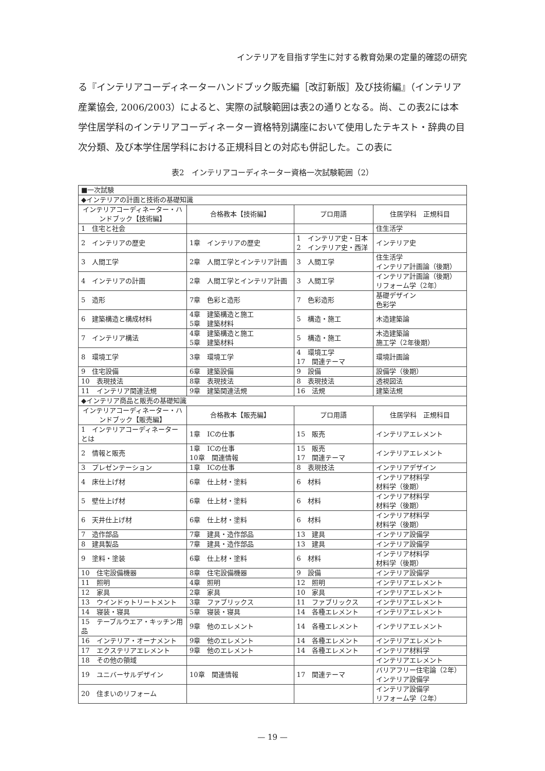インテリアを目指す学生に対する教育効果の定量的確認の研究
る『インテリアコーディネーターハンドブック販売編［改訂新版］及び技術編』（インテリア産業協会, 2006/2003）によると、実際の試験範囲は表2の通りとなる。尚、この表2には本学住居学科のインテリアコーディネーター資格特別講座において使用したテキスト・辞典の目次分類、及び本学住居学科における正規科目との対応も併記した。この表に
表2　インテリアコーディネーター資格一次試験範囲（2）
| ■一次試験 | | | |
| ◆インテリアの計画と技術の基礎知識 | | | |
| インテリアコーディネーター・ハンドブック【技術編】 | 合格教本【技術編】 | プロ用語 | 住居学科 正規科目 |
| 1 住宅と社会 | | | 住生活学 |
| 2 インテリアの歴史 | 1章 インテリアの歴史 | 1 インテリア史・日本 2 インテリア史・西洋 | インテリア史 |
| 3 人間工学 | 2章 人間工学とインテリア計画 | 3 人間工学 | 住生活学 インテリア計画論（後期） |
| 4 インテリアの計画 | 2章 人間工学とインテリア計画 | 3 人間工学 | インテリア計画論（後期） リフォーム学（2年） |
| 5 造形 | 7章 色彩と造形 | 7 色彩造形 | 基礎デザイン 色彩学 |
| 6 建築構造と構成材料 | 4章 建築構造と施工 5章 建築材料 | 5 構造・施工 | 木造建築論 |
| 7 インテリア構法 | 4章 建築構造と施工 5章 建築材料 | 5 構造・施工 | 木造建築論 施工学（2年後期） |
| 8 環境工学 | 3章 環境工学 | 4 環境工学 17 関連テーマ | 環境計画論 |
| 9 住宅設備 | 6章 建築設備 | 9 設備 | 設備学（後期） |
| 10 表現技法 | 8章 表現技法 | 8 表現技法 | 透視図法 |
| 11 インテリア関連法規 | 9章 建築関連法規 | 16 法規 | 建築法規 |
| ◆インテリア商品と販売の基礎知識 | | | |
| インテリアコーディネーター・ハンドブック【販売編】 | 合格教本【販売編】 | プロ用語 | 住居学科 正規科目 |
| 1 インテリアコーディネーターとは | 1章 ICの仕事 | 15 販売 | インテリアエレメント |
| 2 情報と販売 | 1章 ICの仕事 10章 関連情報 | 15 販売 17 関連テーマ | インテリアエレメント |
| 3 プレゼンテーション | 1章 ICの仕事 | 8 表現技法 | インテリアデザイン |
| 4 床仕上げ材 | 6章 仕上材・塗料 | 6 材料 | インテリア材料学 材料学（後期） |
| 5 壁仕上げ材 | 6章 仕上材・塗料 | 6 材料 | インテリア材料学 材料学（後期） |
| 6 天井仕上げ材 | 6章 仕上材・塗料 | 6 材料 | インテリア材料学 材料学（後期） |
| 7 造作部品 | 7章 建具・造作部品 | 13 建具 | インテリア設備学 |
| 8 建具製品 | 7章 建具・造作部品 | 13 建具 | インテリア設備学 |
| 9 塗料・塗装 | 6章 仕上材・塗料 | 6 材料 | インテリア材料学 材料学（後期） |
| 10 住宅設備機器 | 8章 住宅設備機器 | 9 設備 | インテリア設備学 |
| 11 照明 | 4章 照明 | 12 照明 | インテリアエレメント |
| 12 家具 | 2章 家具 | 10 家具 | インテリアエレメント |
| 13 ウインドゥトリートメント | 3章 ファブリックス | 11 ファブリックス | インテリアエレメント |
| 14 寝装・寝具 | 5章 寝装・寝具 | 14 各種エレメント | インテリアエレメント |
| 15 テーブルウエア・キッチン用品 | 9章 他のエレメント | 14 各種エレメント | インテリアエレメント |
| 16 インテリア・オーナメント | 9章 他のエレメント | 14 各種エレメント | インテリアエレメント |
| 17 エクステリアエレメント | 9章 他のエレメント | 14 各種エレメント | インテリア材料学 |
| 18 その他の領域 | | | インテリアエレメント |
| 19 ユニバーサルデザイン | 10章 関連情報 | 17 関連テーマ | バリアフリー住宅論（2年） インテリア設備学 |
| 20 住まいのリフォーム | | | インテリア設備学 リフォーム学（2年） |
— 19 —